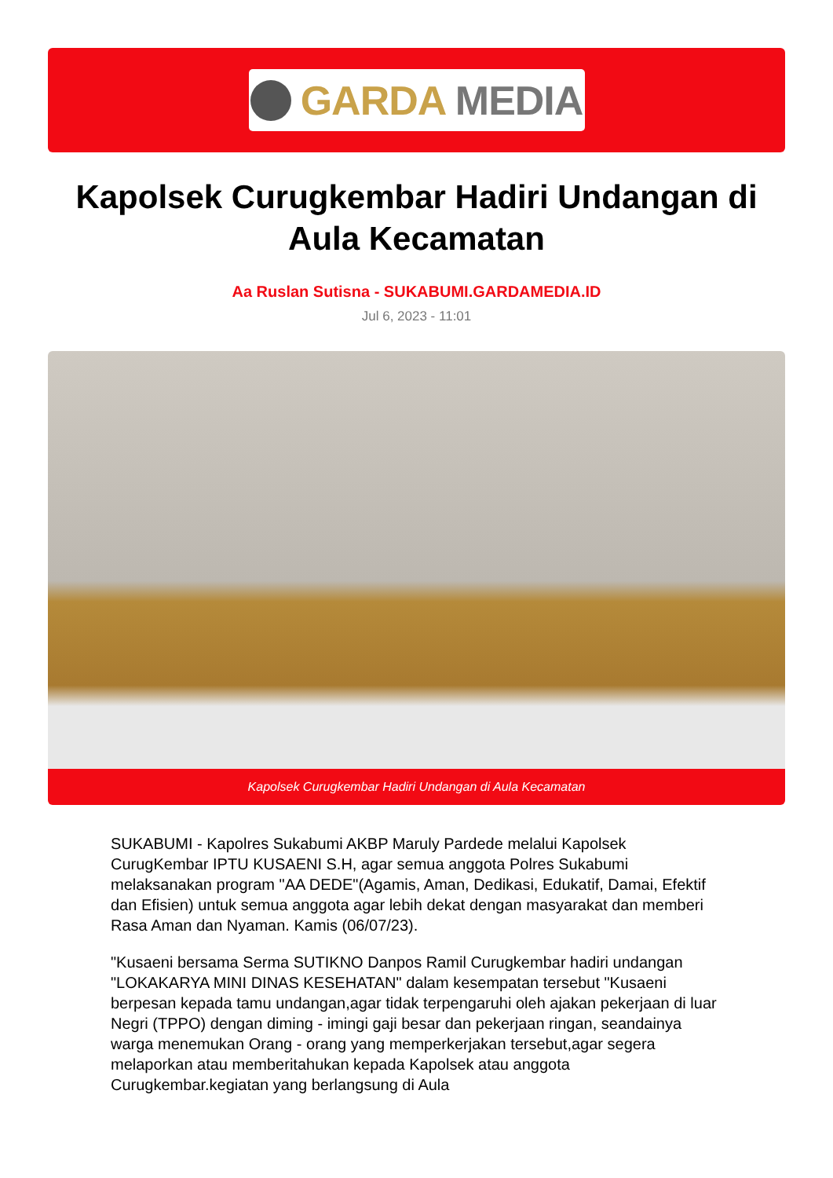GARDA MEDIA
Kapolsek Curugkembar Hadiri Undangan di Aula Kecamatan
Aa Ruslan Sutisna - SUKABUMI.GARDAMEDIA.ID
Jul 6, 2023 - 11:01
Kapolsek Curugkembar Hadiri Undangan di Aula Kecamatan
SUKABUMI - Kapolres Sukabumi AKBP Maruly Pardede melalui Kapolsek CurugKembar IPTU KUSAENI S.H, agar semua anggota Polres Sukabumi melaksanakan program "AA DEDE"(Agamis, Aman, Dedikasi, Edukatif, Damai, Efektif dan Efisien) untuk semua anggota agar lebih dekat dengan masyarakat dan memberi Rasa Aman dan Nyaman. Kamis (06/07/23).
"Kusaeni bersama Serma SUTIKNO Danpos Ramil Curugkembar hadiri undangan "LOKAKARYA MINI DINAS KESEHATAN" dalam kesempatan tersebut "Kusaeni berpesan kepada tamu undangan,agar tidak terpengaruhi oleh ajakan pekerjaan di luar Negri (TPPO) dengan diming - imingi gaji besar dan pekerjaan ringan, seandainya warga menemukan Orang - orang yang memperkerjakan tersebut,agar segera melaporkan atau memberitahukan kepada Kapolsek atau anggota Curugkembar.kegiatan yang berlangsung di Aula